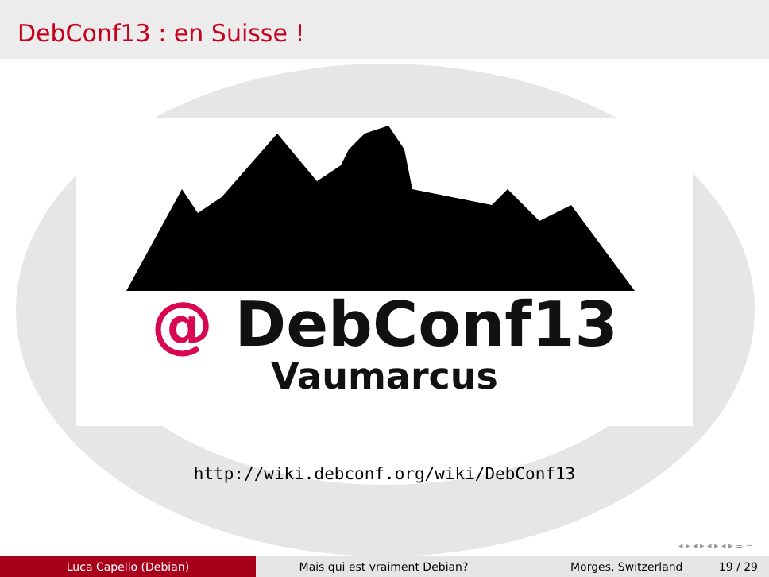DebConf13 : en Suisse !
@ DebConf13
Vaumarcus
http://wiki.debconf.org/wiki/DebConf13
◂ ▸ ◂ ▸ ◂ ▸ ◂ ▸ ≡ ∽
Luca Capello (Debian) Mais qui est vraiment Debian? Morges, Switzerland 19 / 29